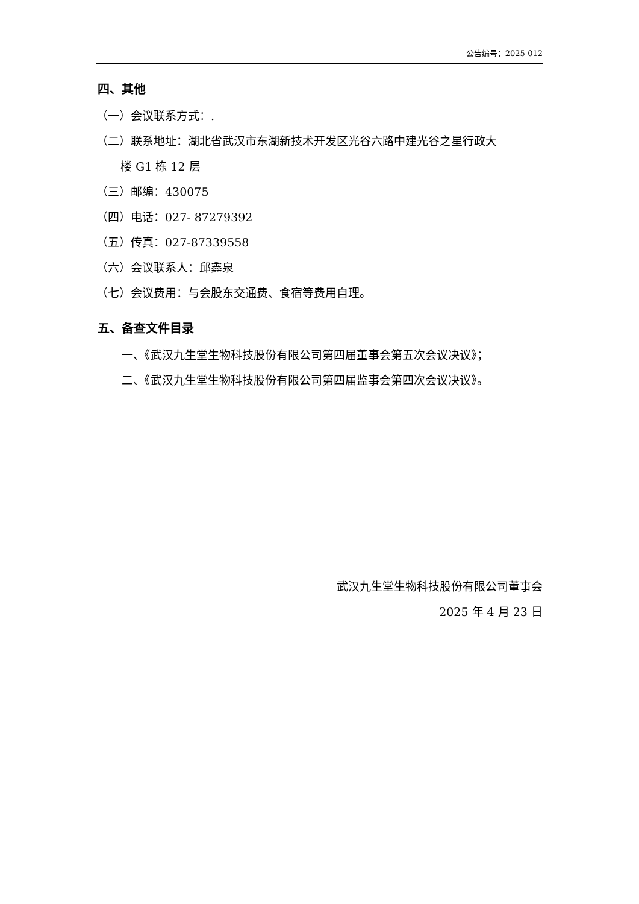公告编号：2025-012
四、其他
（一）会议联系方式：.
（二）联系地址：湖北省武汉市东湖新技术开发区光谷六路中建光谷之星行政大
楼 G1 栋 12 层
（三）邮编：430075
（四）电话：027- 87279392
（五）传真：027-87339558
（六）会议联系人：邱鑫泉
（七）会议费用：与会股东交通费、食宿等费用自理。
五、备查文件目录
一、《武汉九生堂生物科技股份有限公司第四届董事会第五次会议决议》；
二、《武汉九生堂生物科技股份有限公司第四届监事会第四次会议决议》。
武汉九生堂生物科技股份有限公司董事会
2025 年 4 月 23 日